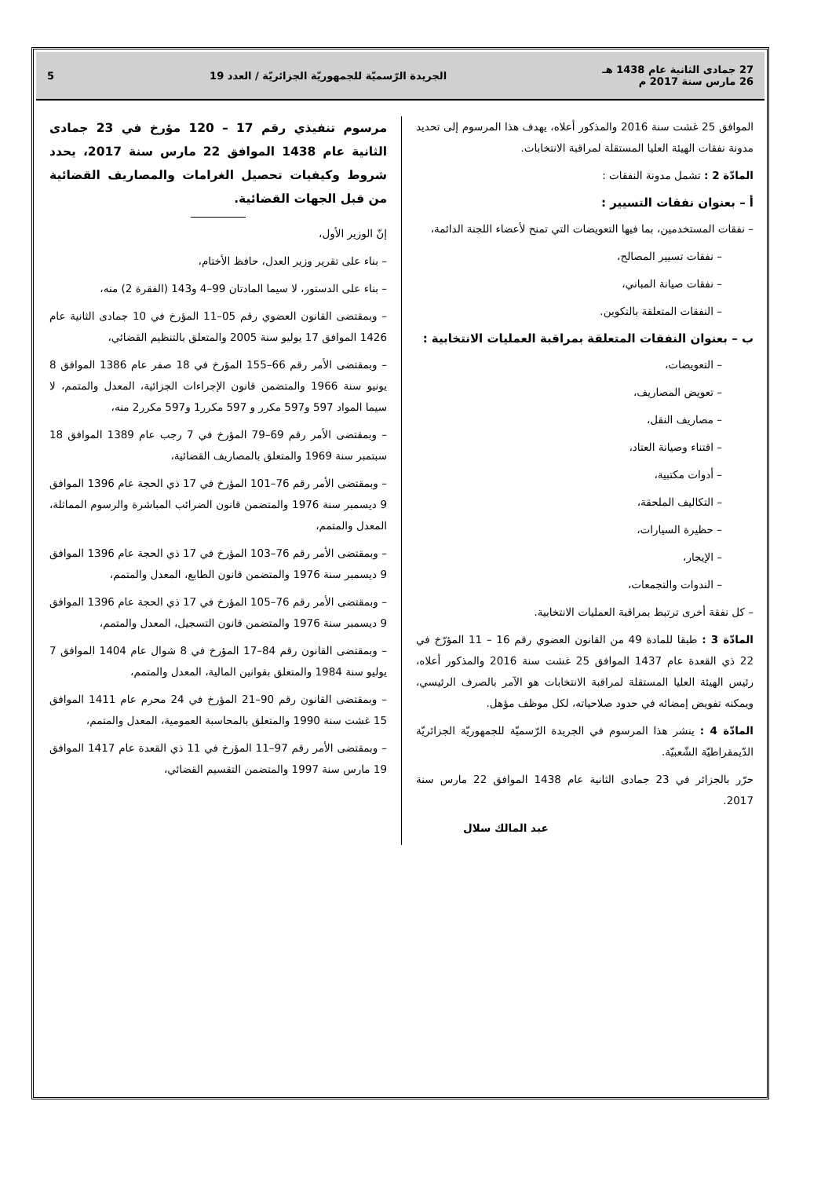27 جمادى الثانية عام 1438 هـ
26 مارس سنة 2017 م
الجريدة الرّسميّة للجمهوريّة الجزائريّة / العدد 19
5
الموافق 25 غشت سنة 2016 والمذكور أعلاه، يهدف هذا المرسوم إلى تحديد مدونة نفقات الهيئة العليا المستقلة لمراقبة الانتخابات.
المادّة 2 : تشمل مدونة النفقات :
أ – بعنوان نفقات التسيير :
– نفقات المستخدمين، بما فيها التعويضات التي تمنح لأعضاء اللجنة الدائمة،
– نفقات تسيير المصالح،
– نفقات صيانة المباني،
– النفقات المتعلقة بالتكوين.
ب – بعنوان النفقات المتعلقة بمراقبة العمليات الانتخابية :
– التعويضات،
– تعويض المصاريف،
– مصاريف النقل،
– اقتناء وصيانة العتاد،
– أدوات مكتبية،
– التكاليف الملحقة،
– حظيرة السيارات،
– الإيجار،
– الندوات والتجمعات،
– كل نفقة أخرى ترتبط بمراقبة العمليات الانتخابية.
المادّة 3 : طبقا للمادة 49 من القانون العضوي رقم 16 – 11 المؤرّخ في 22 ذي القعدة عام 1437 الموافق 25 غشت سنة 2016 والمذكور أعلاه، رئيس الهيئة العليا المستقلة لمراقبة الانتخابات هو الآمر بالصرف الرئيسي، ويمكنه تفويض إمضائه في حدود صلاحياته، لكل موظف مؤهل.
المادّة 4 : ينشر هذا المرسوم في الجريدة الرّسميّة للجمهوريّة الجزائريّة الدّيمقراطيّة الشّعبيّة.
حرّر بالجزائر في 23 جمادى الثانية عام 1438 الموافق 22 مارس سنة 2017.
عبد المالك سلال
مرسوم تنفيذي رقم 17 – 120 مؤرخ في 23 جمادى الثانية عام 1438 الموافق 22 مارس سنة 2017، يحدد شروط وكيفيات تحصيل الغرامات والمصاريف القضائية من قبل الجهات القضائية.
إنّ الوزير الأول،
– بناء على تقرير وزير العدل، حافظ الأختام،
– بناء على الدستور، لا سيما المادتان 99–4 و143 (الفقرة 2) منه،
– وبمقتضى القانون العضوي رقم 05–11 المؤرخ في 10 جمادى الثانية عام 1426 الموافق 17 يوليو سنة 2005 والمتعلق بالتنظيم القضائي،
– وبمقتضى الأمر رقم 66–155 المؤرخ في 18 صفر عام 1386 الموافق 8 يونيو سنة 1966 والمتضمن قانون الإجراءات الجزائية، المعدل والمتمم، لا سيما المواد 597 و597 مكرر و 597 مكرر1 و597 مكرر2 منه،
– وبمقتضى الأمر رقم 69–79 المؤرخ في 7 رجب عام 1389 الموافق 18 سبتمبر سنة 1969 والمتعلق بالمصاريف القضائية،
– وبمقتضى الأمر رقم 76–101 المؤرخ في 17 ذي الحجة عام 1396 الموافق 9 ديسمبر سنة 1976 والمتضمن قانون الضرائب المباشرة والرسوم المماثلة، المعدل والمتمم،
– وبمقتضى الأمر رقم 76–103 المؤرخ في 17 ذي الحجة عام 1396 الموافق 9 ديسمبر سنة 1976 والمتضمن قانون الطابع، المعدل والمتمم،
– وبمقتضى الأمر رقم 76–105 المؤرخ في 17 ذي الحجة عام 1396 الموافق 9 ديسمبر سنة 1976 والمتضمن قانون التسجيل، المعدل والمتمم،
– وبمقتضى القانون رقم 84–17 المؤرخ في 8 شوال عام 1404 الموافق 7 يوليو سنة 1984 والمتعلق بقوانين المالية، المعدل والمتمم،
– وبمقتضى القانون رقم 90–21 المؤرخ في 24 محرم عام 1411 الموافق 15 غشت سنة 1990 والمتعلق بالمحاسبة العمومية، المعدل والمتمم،
– وبمقتضى الأمر رقم 97–11 المؤرخ في 11 ذي القعدة عام 1417 الموافق 19 مارس سنة 1997 والمتضمن التقسيم القضائي،